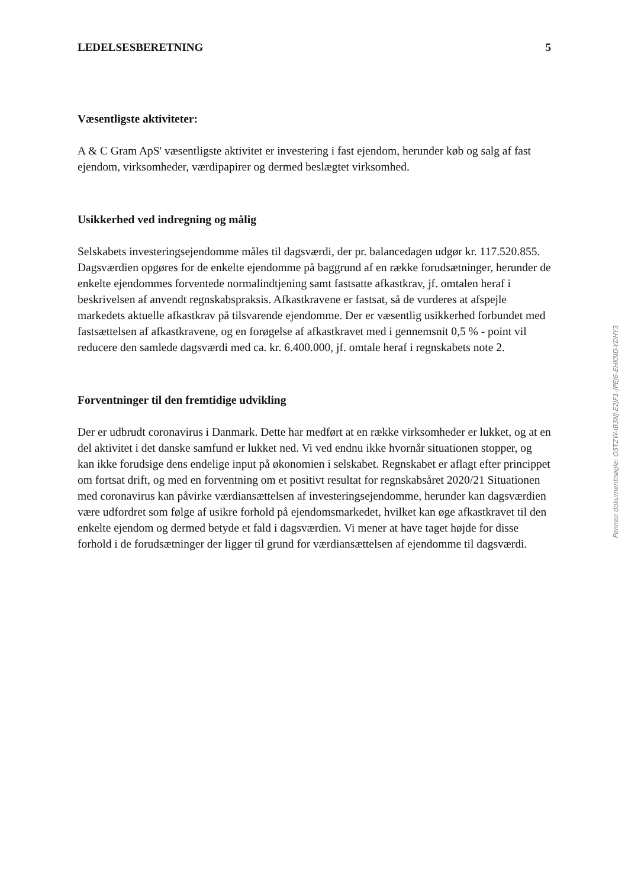LEDELSESBERETNING 5
Væsentligste aktiviteter:
A & C Gram ApS' væsentligste aktivitet er investering i fast ejendom, herunder køb og salg af fast ejendom, virksomheder, værdipapirer og dermed beslægtet virksomhed.
Usikkerhed ved indregning og målig
Selskabets investeringsejendomme måles til dagsværdi, der pr. balancedagen udgør kr. 117.520.855. Dagsværdien opgøres for de enkelte ejendomme på baggrund af en række forudsætninger, herunder de enkelte ejendommes forventede normalindtjening samt fastsatte afkastkrav, jf. omtalen heraf i beskrivelsen af anvendt regnskabspraksis. Afkastkravene er fastsat, så de vurderes at afspejle markedets aktuelle afkastkrav på tilsvarende ejendomme. Der er væsentlig usikkerhed forbundet med fastsættelsen af afkastkravene, og en forøgelse af afkastkravet med i gennemsnit 0,5 % - point vil reducere den samlede dagsværdi med ca. kr. 6.400.000, jf. omtale heraf i regnskabets note 2.
Forventninger til den fremtidige udvikling
Der er udbrudt coronavirus i Danmark. Dette har medført at en række virksomheder er lukket, og at en del aktivitet i det danske samfund er lukket ned. Vi ved endnu ikke hvornår situationen stopper, og kan ikke forudsige dens endelige input på økonomien i selskabet. Regnskabet er aflagt efter princippet om fortsat drift, og med en forventning om et positivt resultat for regnskabsåret 2020/21 Situationen med coronavirus kan påvirke værdiansættelsen af investeringsejendomme, herunder kan dagsværdien være udfordret som følge af usikre forhold på ejendomsmarkedet, hvilket kan øge afkastkravet til den enkelte ejendom og dermed betyde et fald i dagsværdien. Vi mener at have taget højde for disse forhold i de forudsætninger der ligger til grund for værdiansættelsen af ejendomme til dagsværdi.
Penneo dokumentnøgle: O5TZW-IB3NJ-E2JF1-JPEJ6-EHKND-YDHY3